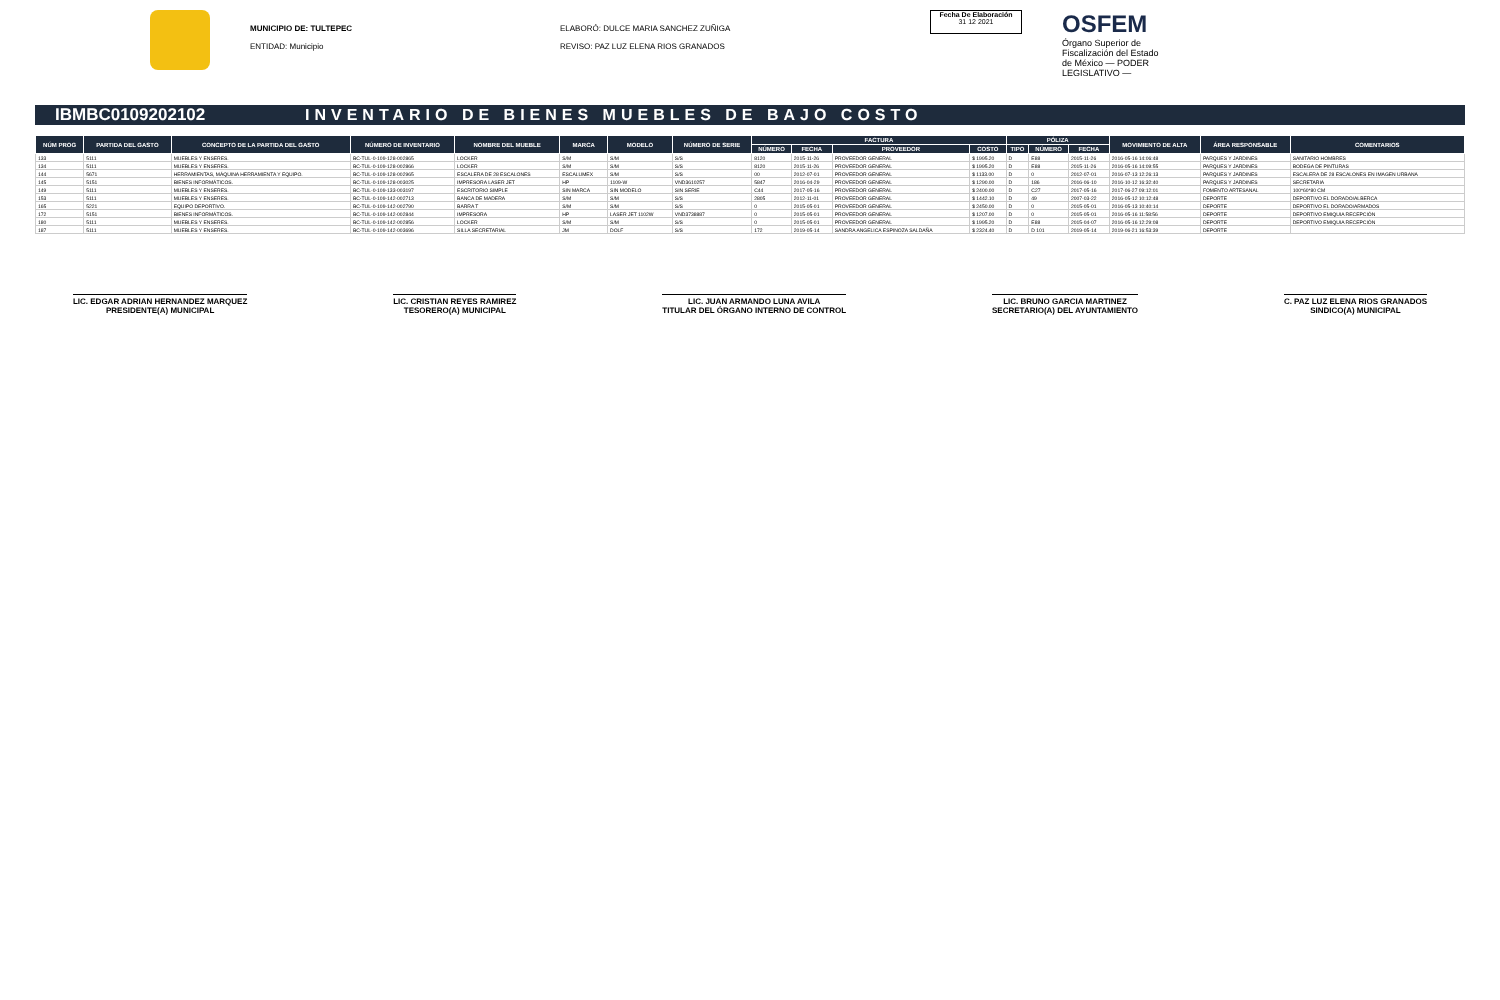MUNICIPIO DE: TULTEPEC
ENTIDAD: Municipio
ELABORÓ: DULCE MARIA SANCHEZ ZUÑIGA
REVISO: PAZ LUZ ELENA RIOS GRANADOS
Fecha De Elaboración
31 12 2021
OSFEM
Órgano Superior de Fiscalización del Estado de México — PODER LEGISLATIVO —
IBMBC0109202102
INVENTARIO DE BIENES MUEBLES DE BAJO COSTO
| NÚM PROG | PARTIDA DEL GASTO | CONCEPTO DE LA PARTIDA DEL GASTO | NÚMERO DE INVENTARIO | NOMBRE DEL MUEBLE | MARCA | MODELO | NÚMERO DE SERIE | FACTURA | | | | PÓLIZA | | | MOVIMIENTO DE ALTA | ÁREA RESPONSABLE | COMENTARIOS |
| --- | --- | --- | --- | --- | --- | --- | --- | --- | --- | --- | --- | --- | --- | --- | --- | --- | --- |
| | | | | | | | | NÚMERO | FECHA | PROVEEDOR | COSTO | TIPO | NÚMERO | FECHA | | | |
| 133 | 5111 | MUEBLES Y ENSERES. | BC-TUL-0-109-128-002865 | LOCKER | S/M | S/M | S/S | 8120 | 2015-11-26 | PROVEEDOR GENERAL | $ 1995.20 | D | E88 | 2015-11-26 | 2016-05-16 14:06:48 | PARQUES Y JARDINES | SANITARIO HOMBRES |
| 134 | 5111 | MUEBLES Y ENSERES. | BC-TUL-0-109-128-002866 | LOCKER | S/M | S/M | S/S | 8120 | 2015-11-26 | PROVEEDOR GENERAL | $ 1995.20 | D | E88 | 2015-11-26 | 2016-05-16 14:09:55 | PARQUES Y JARDINES | BODEGA DE PINTURAS |
| 144 | 5671 | HERRAMIENTAS, MÁQUINA HERRAMIENTA Y EQUIPO. | BC-TUL-0-109-128-002965 | ESCALERA DE 28 ESCALONES | ESCALUMEX | S/M | S/S | 00 | 2012-07-01 | PROVEEDOR GENERAL | $ 1133.00 | D | 0 | 2012-07-01 | 2016-07-13 12:26:13 | PARQUES Y JARDINES | ESCALERA DE 28 ESCALONES EN IMAGEN URBANA |
| 145 | 5151 | BIENES INFORMÁTICOS. | BC-TUL-0-109-128-003025 | IMPRESORA LASER JET | HP | 1109-W | VND3610257 | 5847 | 2016-04-29 | PROVEEDOR GENERAL | $ 1290.00 | D | 186 | 2016-06-10 | 2016-10-12 16:32:40 | PARQUES Y JARDINES | SECRETARIA |
| 149 | 5111 | MUEBLES Y ENSERES. | BC-TUL-0-109-133-003197 | ESCRITORIO SIMPLE | SIN MARCA | SIN MODELO | SIN SERIE | C44 | 2017-05-16 | PROVEEDOR GENERAL | $ 2400.00 | D | C27 | 2017-05-16 | 2017-06-27 09:12:01 | FOMENTO ARTESANAL | 100*60*80 CM |
| 153 | 5111 | MUEBLES Y ENSERES. | BC-TUL-0-109-142-002713 | BANCA DE MADERA | S/M | S/M | S/S | 2805 | 2012-11-01 | PROVEEDOR GENERAL | $ 1442.10 | D | 49 | 2007-03-22 | 2016-05-12 10:12:48 | DEPORTE | DEPORTIVO EL DORADO/ALBERCA |
| 165 | 5221 | EQUIPO DEPORTIVO. | BC-TUL-0-109-142-002790 | BARRA T | S/M | S/M | S/S | 0 | 2015-05-01 | PROVEEDOR GENERAL | $ 2450.00 | D | 0 | 2015-05-01 | 2016-05-13 10:40:14 | DEPORTE | DEPORTIVO EL DORADO/ARMADOS |
| 172 | 5151 | BIENES INFORMÁTICOS. | BC-TUL-0-109-142-002844 | IMPRESORA | HP | LASER JET 1102W | VND3738887 | 0 | 2015-05-01 | PROVEEDOR GENERAL | $ 1207.00 | D | 0 | 2015-05-01 | 2016-05-16 11:58:56 | DEPORTE | DEPORTIVO EMIQUIA RECEPCIÓN |
| 180 | 5111 | MUEBLES Y ENSERES. | BC-TUL-0-109-142-002856 | LOCKER | S/M | S/M | S/S | 0 | 2015-05-01 | PROVEEDOR GENERAL | $ 1995.20 | D | E88 | 2015-04-07 | 2016-05-16 12:29:08 | DEPORTE | DEPORTIVO EMIQUIA RECEPCIÓN |
| 187 | 5111 | MUEBLES Y ENSERES. | BC-TUL-0-109-142-003696 | SILLA SECRETARIAL | JM | DOLF | S/S | 172 | 2019-05-14 | SANDRA ANGELICA ESPINOZA SALDAÑA | $ 2324.40 | D | D 101 | 2019-05-14 | 2019-06-21 16:53:39 | DEPORTE | |
LIC. EDGAR ADRIAN HERNANDEZ MARQUEZ
PRESIDENTE(A) MUNICIPAL
LIC. CRISTIAN REYES RAMIREZ
TESORERO(A) MUNICIPAL
LIC. JUAN ARMANDO LUNA AVILA
TITULAR DEL ÓRGANO INTERNO DE CONTROL
LIC. BRUNO GARCIA MARTINEZ
SECRETARIO(A) DEL AYUNTAMIENTO
C. PAZ LUZ ELENA RIOS GRANADOS
SINDICO(A) MUNICIPAL